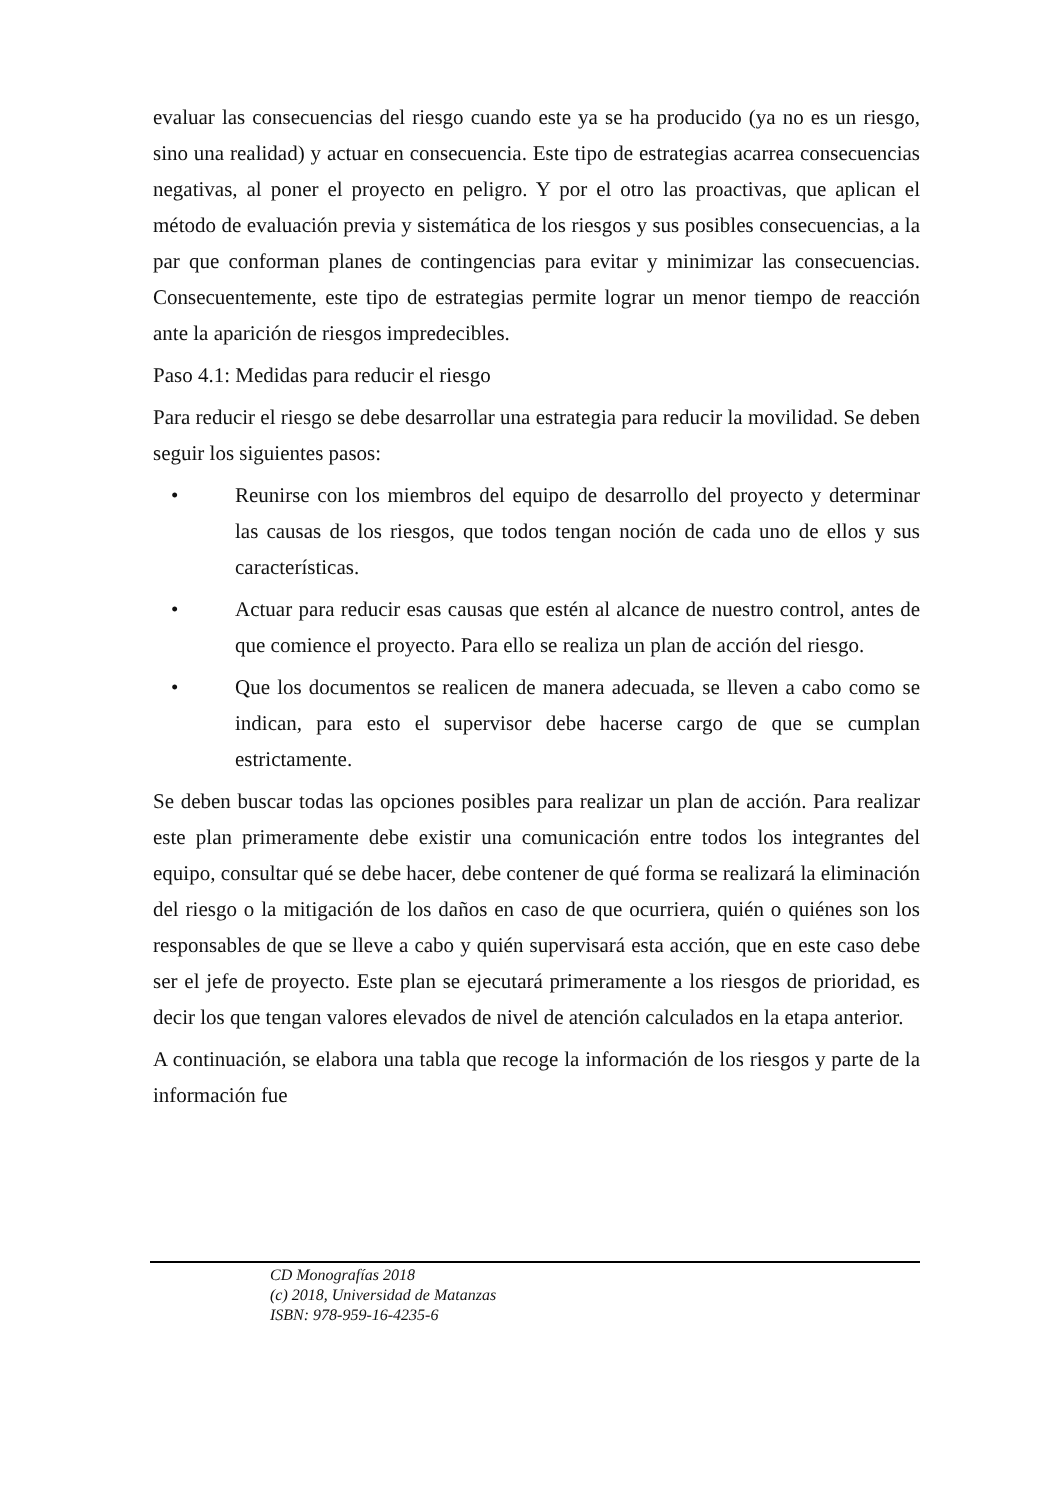evaluar las consecuencias del riesgo cuando este ya se ha producido (ya no es un riesgo, sino una realidad) y actuar en consecuencia. Este tipo de estrategias acarrea consecuencias negativas, al poner el proyecto en peligro. Y por el otro las proactivas, que aplican el método de evaluación previa y sistemática de los riesgos y sus posibles consecuencias, a la par que conforman planes de contingencias para evitar y minimizar las consecuencias. Consecuentemente, este tipo de estrategias permite lograr un menor tiempo de reacción ante la aparición de riesgos impredecibles.
Paso 4.1: Medidas para reducir el riesgo
Para reducir el riesgo se debe desarrollar una estrategia para reducir la movilidad. Se deben seguir los siguientes pasos:
• Reunirse con los miembros del equipo de desarrollo del proyecto y determinar las causas de los riesgos, que todos tengan noción de cada uno de ellos y sus características.
• Actuar para reducir esas causas que estén al alcance de nuestro control, antes de que comience el proyecto. Para ello se realiza un plan de acción del riesgo.
• Que los documentos se realicen de manera adecuada, se lleven a cabo como se indican, para esto el supervisor debe hacerse cargo de que se cumplan estrictamente.
Se deben buscar todas las opciones posibles para realizar un plan de acción. Para realizar este plan primeramente debe existir una comunicación entre todos los integrantes del equipo, consultar qué se debe hacer, debe contener de qué forma se realizará la eliminación del riesgo o la mitigación de los daños en caso de que ocurriera, quién o quiénes son los responsables de que se lleve a cabo y quién supervisará esta acción, que en este caso debe ser el jefe de proyecto. Este plan se ejecutará primeramente a los riesgos de prioridad, es decir los que tengan valores elevados de nivel de atención calculados en la etapa anterior.
A continuación, se elabora una tabla que recoge la información de los riesgos y parte de la información fue
CD Monografías 2018
(c) 2018, Universidad de Matanzas
ISBN: 978-959-16-4235-6